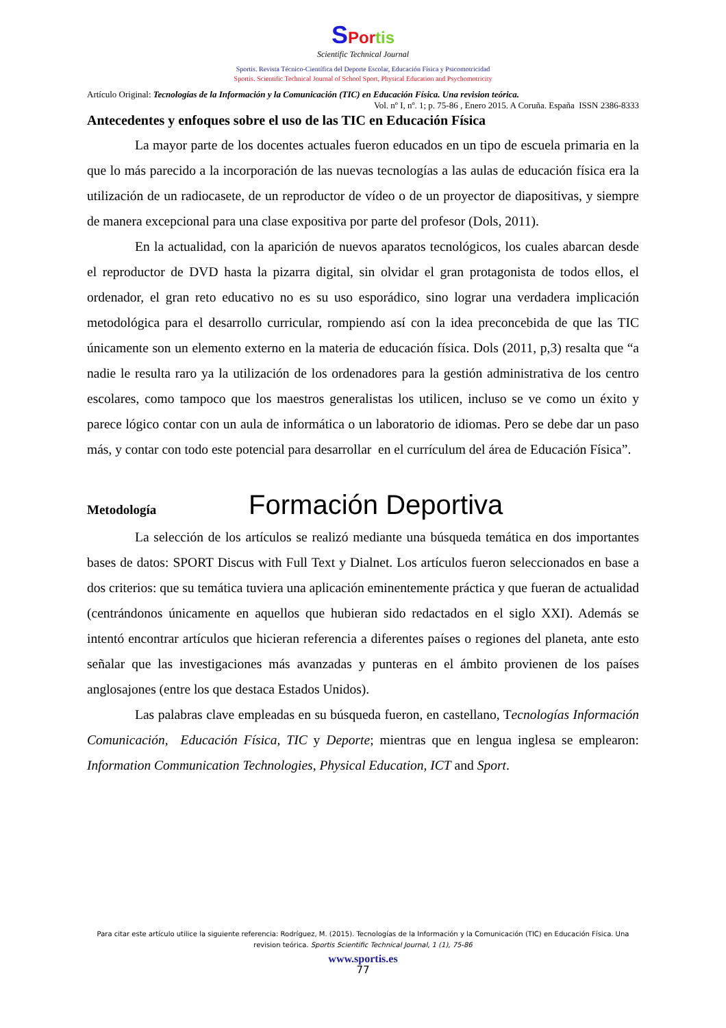SPor tis
Scientific Technical Journal
Sportis. Revista Técnico-Científica del Deporte Escolar, Educación Física y Psicomotricidad
Sportis. Scientific Technical Journal of School Sport, Physical Education and Psychomotricity
Artículo Original: Tecnologías de la Información y la Comunicación (TIC) en Educación Física. Una revision teórica.
Vol. nº I, nº. 1; p. 75-86 , Enero 2015. A Coruña. España ISSN 2386-8333
Antecedentes y enfoques sobre el uso de las TIC en Educación Física
La mayor parte de los docentes actuales fueron educados en un tipo de escuela primaria en la que lo más parecido a la incorporación de las nuevas tecnologías a las aulas de educación física era la utilización de un radiocasete, de un reproductor de vídeo o de un proyector de diapositivas, y siempre de manera excepcional para una clase expositiva por parte del profesor (Dols, 2011).
En la actualidad, con la aparición de nuevos aparatos tecnológicos, los cuales abarcan desde el reproductor de DVD hasta la pizarra digital, sin olvidar el gran protagonista de todos ellos, el ordenador, el gran reto educativo no es su uso esporádico, sino lograr una verdadera implicación metodológica para el desarrollo curricular, rompiendo así con la idea preconcebida de que las TIC únicamente son un elemento externo en la materia de educación física. Dols (2011, p,3) resalta que “a nadie le resulta raro ya la utilización de los ordenadores para la gestión administrativa de los centro escolares, como tampoco que los maestros generalistas los utilicen, incluso se ve como un éxito y parece lógico contar con un aula de informática o un laboratorio de idiomas. Pero se debe dar un paso más, y contar con todo este potencial para desarrollar en el currículum del área de Educación Física”.
Metodología Formación Deportiva
La selección de los artículos se realizó mediante una búsqueda temática en dos importantes bases de datos: SPORT Discus with Full Text y Dialnet. Los artículos fueron seleccionados en base a dos criterios: que su temática tuviera una aplicación eminentemente práctica y que fueran de actualidad (centrándonos únicamente en aquellos que hubieran sido redactados en el siglo XXI). Además se intentó encontrar artículos que hicieran referencia a diferentes países o regiones del planeta, ante esto señalar que las investigaciones más avanzadas y punteras en el ámbito provienen de los países anglosajones (entre los que destaca Estados Unidos).
Las palabras clave empleadas en su búsqueda fueron, en castellano, Tecnologías Información Comunicación, Educación Física, TIC y Deporte; mientras que en lengua inglesa se emplearon: Information Communication Technologies, Physical Education, ICT and Sport.
Para citar este artículo utilice la siguiente referencia: Rodríguez, M. (2015). Tecnologías de la Información y la Comunicación (TIC) en Educación Física. Una revision teórica. Sportis Scientific Technical Journal, 1 (1), 75-86
www.sportis.es
77